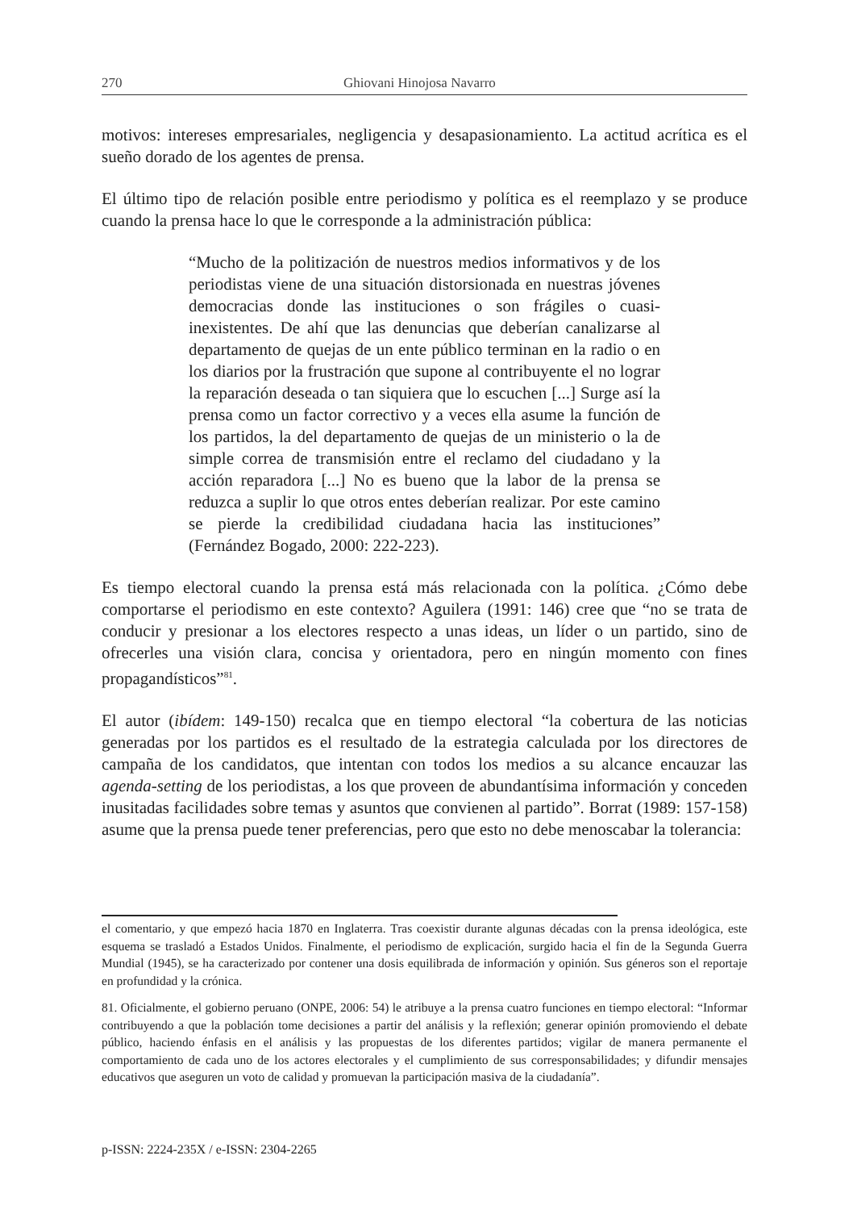270 Ghiovani Hinojosa Navarro
motivos: intereses empresariales, negligencia y desapasionamiento. La actitud acrítica es el sueño dorado de los agentes de prensa.
El último tipo de relación posible entre periodismo y política es el reemplazo y se produce cuando la prensa hace lo que le corresponde a la administración pública:
“Mucho de la politización de nuestros medios informativos y de los periodistas viene de una situación distorsionada en nuestras jóvenes democracias donde las instituciones o son frágiles o cuasi-inexistentes. De ahí que las denuncias que deberían canalizarse al departamento de quejas de un ente público terminan en la radio o en los diarios por la frustración que supone al contribuyente el no lograr la reparación deseada o tan siquiera que lo escuchen [...] Surge así la prensa como un factor correctivo y a veces ella asume la función de los partidos, la del departamento de quejas de un ministerio o la de simple correa de transmisión entre el reclamo del ciudadano y la acción reparadora [...] No es bueno que la labor de la prensa se reduzca a suplir lo que otros entes deberían realizar. Por este camino se pierde la credibilidad ciudadana hacia las instituciones” (Fernández Bogado, 2000: 222-223).
Es tiempo electoral cuando la prensa está más relacionada con la política. ¿Cómo debe comportarse el periodismo en este contexto? Aguilera (1991: 146) cree que “no se trata de conducir y presionar a los electores respecto a unas ideas, un líder o un partido, sino de ofrecerles una visión clara, concisa y orientadora, pero en ningún momento con fines propagandísticos”<sup>81</sup>.
El autor (ibídem: 149-150) recalca que en tiempo electoral “la cobertura de las noticias generadas por los partidos es el resultado de la estrategia calculada por los directores de campaña de los candidatos, que intentan con todos los medios a su alcance encauzar las agenda-setting de los periodistas, a los que proveen de abundantísima información y conceden inusitadas facilidades sobre temas y asuntos que convienen al partido”. Borrat (1989: 157-158) asume que la prensa puede tener preferencias, pero que esto no debe menoscabar la tolerancia:
el comentario, y que empezó hacia 1870 en Inglaterra. Tras coexistir durante algunas décadas con la prensa ideológica, este esquema se trasladó a Estados Unidos. Finalmente, el periodismo de explicación, surgido hacia el fin de la Segunda Guerra Mundial (1945), se ha caracterizado por contener una dosis equilibrada de información y opinión. Sus géneros son el reportaje en profundidad y la crónica.
81. Oficialmente, el gobierno peruano (ONPE, 2006: 54) le atribuye a la prensa cuatro funciones en tiempo electoral: “Informar contribuyendo a que la población tome decisiones a partir del análisis y la reflexión; generar opinión promoviendo el debate público, haciendo énfasis en el análisis y las propuestas de los diferentes partidos; vigilar de manera permanente el comportamiento de cada uno de los actores electorales y el cumplimiento de sus corresponsabilidades; y difundir mensajes educativos que aseguren un voto de calidad y promuevan la participación masiva de la ciudadanía”.
p-ISSN: 2224-235X / e-ISSN: 2304-2265